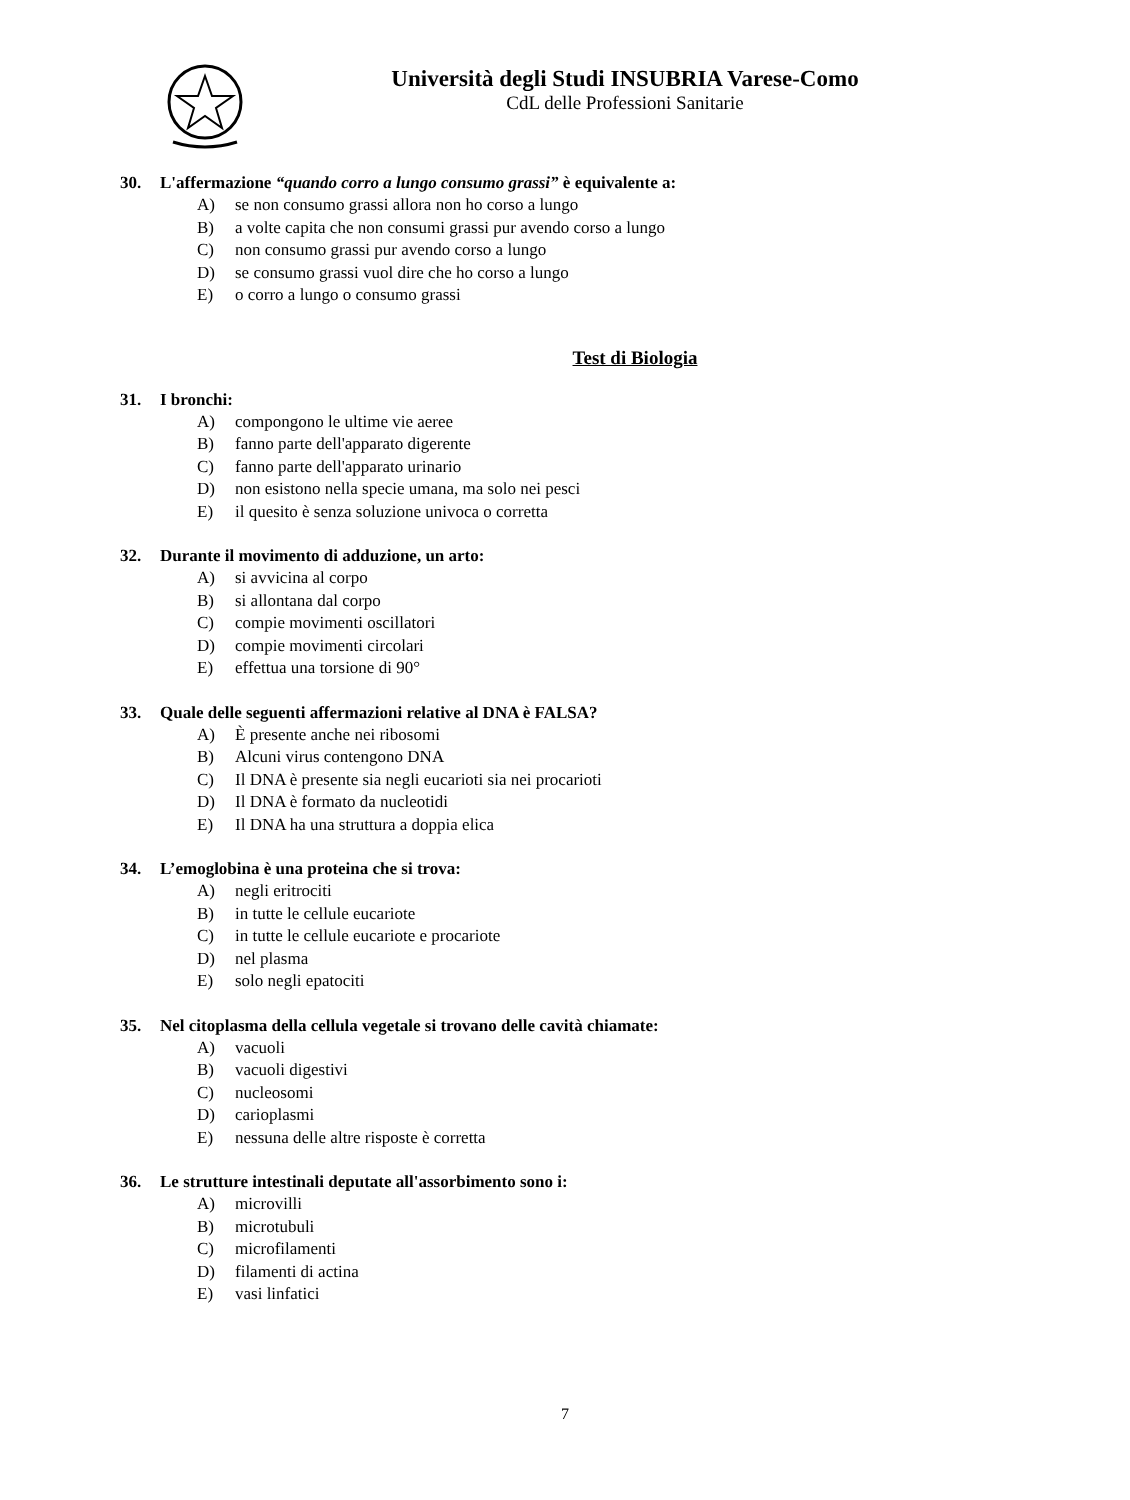Università degli Studi INSUBRIA Varese-Como
CdL delle Professioni Sanitarie
30. L'affermazione “quando corro a lungo consumo grassi” è equivalente a:
A) se non consumo grassi allora non ho corso a lungo
B) a volte capita che non consumi grassi pur avendo corso a lungo
C) non consumo grassi pur avendo corso a lungo
D) se consumo grassi vuol dire che ho corso a lungo
E) o corro a lungo o consumo grassi
Test di Biologia
31. I bronchi:
A) compongono le ultime vie aeree
B) fanno parte dell'apparato digerente
C) fanno parte dell'apparato urinario
D) non esistono nella specie umana, ma solo nei pesci
E) il quesito è senza soluzione univoca o corretta
32. Durante il movimento di adduzione, un arto:
A) si avvicina al corpo
B) si allontana dal corpo
C) compie movimenti oscillatori
D) compie movimenti circolari
E) effettua una torsione di 90°
33. Quale delle seguenti affermazioni relative al DNA è FALSA?
A) È presente anche nei ribosomi
B) Alcuni virus contengono DNA
C) Il DNA è presente sia negli eucarioti sia nei procarioti
D) Il DNA è formato da nucleotidi
E) Il DNA ha una struttura a doppia elica
34. L’emoglobina è una proteina che si trova:
A) negli eritrociti
B) in tutte le cellule eucariote
C) in tutte le cellule eucariote e procariote
D) nel plasma
E) solo negli epatociti
35. Nel citoplasma della cellula vegetale si trovano delle cavità chiamate:
A) vacuoli
B) vacuoli digestivi
C) nucleosomi
D) carioplasmi
E) nessuna delle altre risposte è corretta
36. Le strutture intestinali deputate all'assorbimento sono i:
A) microvilli
B) microtubuli
C) microfilamenti
D) filamenti di actina
E) vasi linfatici
7